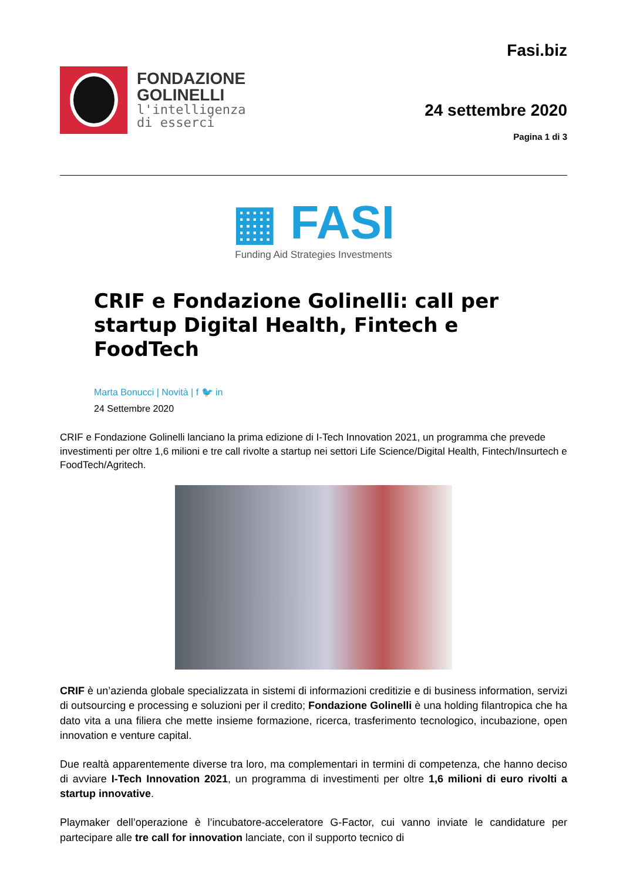FONDAZIONE
GOLINELLI
l'intelligenza
di esserci
Fasi.biz
24 settembre 2020
Pagina 1 di 3
▦ FASI
Funding Aid Strategies Investments
CRIF e Fondazione Golinelli: call per startup Digital Health, Fintech e FoodTech
Marta Bonucci | Novità | f 🐦 in
24 Settembre 2020
CRIF e Fondazione Golinelli lanciano la prima edizione di I-Tech Innovation 2021, un programma che prevede investimenti per oltre 1,6 milioni e tre call rivolte a startup nei settori Life Science/Digital Health, Fintech/Insurtech e FoodTech/Agritech.
CRIF è un’azienda globale specializzata in sistemi di informazioni creditizie e di business information, servizi di outsourcing e processing e soluzioni per il credito; Fondazione Golinelli è una holding filantropica che ha dato vita a una filiera che mette insieme formazione, ricerca, trasferimento tecnologico, incubazione, open innovation e venture capital.
Due realtà apparentemente diverse tra loro, ma complementari in termini di competenza, che hanno deciso di avviare I-Tech Innovation 2021, un programma di investimenti per oltre 1,6 milioni di euro rivolti a startup innovative.
Playmaker dell’operazione è l’incubatore-acceleratore G-Factor, cui vanno inviate le candidature per partecipare alle tre call for innovation lanciate, con il supporto tecnico di